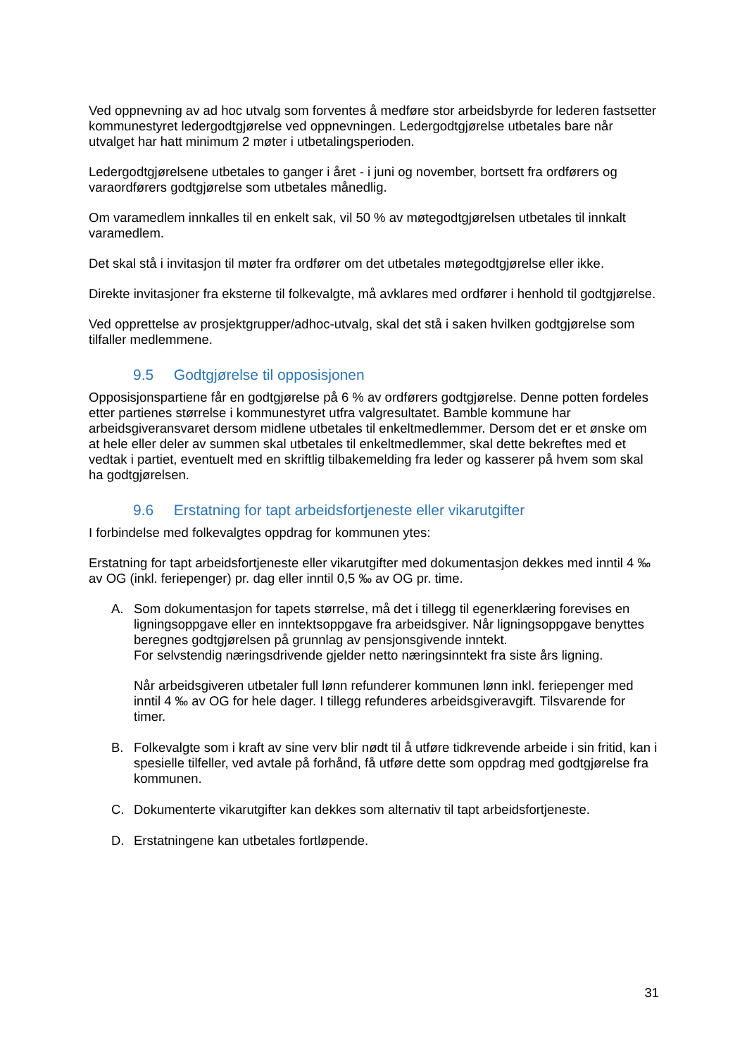Ved oppnevning av ad hoc utvalg som forventes å medføre stor arbeidsbyrde for lederen fastsetter kommunestyret ledergodtgjørelse ved oppnevningen. Ledergodtgjørelse utbetales bare når utvalget har hatt minimum 2 møter i utbetalingsperioden.
Ledergodtgjørelsene utbetales to ganger i året - i juni og november, bortsett fra ordførers og varaordførers godtgjørelse som utbetales månedlig.
Om varamedlem innkalles til en enkelt sak, vil 50 % av møtegodtgjørelsen utbetales til innkalt varamedlem.
Det skal stå i invitasjon til møter fra ordfører om det utbetales møtegodtgjørelse eller ikke.
Direkte invitasjoner fra eksterne til folkevalgte, må avklares med ordfører i henhold til godtgjørelse.
Ved opprettelse av prosjektgrupper/adhoc-utvalg, skal det stå i saken hvilken godtgjørelse som tilfaller medlemmene.
9.5 Godtgjørelse til opposisjonen
Opposisjonspartiene får en godtgjørelse på 6 % av ordførers godtgjørelse. Denne potten fordeles etter partienes størrelse i kommunestyret utfra valgresultatet. Bamble kommune har arbeidsgiveransvaret dersom midlene utbetales til enkeltmedlemmer. Dersom det er et ønske om at hele eller deler av summen skal utbetales til enkeltmedlemmer, skal dette bekreftes med et vedtak i partiet, eventuelt med en skriftlig tilbakemelding fra leder og kasserer på hvem som skal ha godtgjørelsen.
9.6 Erstatning for tapt arbeidsfortjeneste eller vikarutgifter
I forbindelse med folkevalgtes oppdrag for kommunen ytes:
Erstatning for tapt arbeidsfortjeneste eller vikarutgifter med dokumentasjon dekkes med inntil 4 ‰ av OG (inkl. feriepenger) pr. dag eller inntil 0,5 ‰ av OG pr. time.
A. Som dokumentasjon for tapets størrelse, må det i tillegg til egenerklæring forevises en ligningsoppgave eller en inntektsoppgave fra arbeidsgiver. Når ligningsoppgave benyttes beregnes godtgjørelsen på grunnlag av pensjonsgivende inntekt.
For selvstendig næringsdrivende gjelder netto næringsinntekt fra siste års ligning.
Når arbeidsgiveren utbetaler full lønn refunderer kommunen lønn inkl. feriepenger med inntil 4 ‰ av OG for hele dager. I tillegg refunderes arbeidsgiveravgift. Tilsvarende for timer.
B. Folkevalgte som i kraft av sine verv blir nødt til å utføre tidkrevende arbeide i sin fritid, kan i spesielle tilfeller, ved avtale på forhånd, få utføre dette som oppdrag med godtgjørelse fra kommunen.
C. Dokumenterte vikarutgifter kan dekkes som alternativ til tapt arbeidsfortjeneste.
D. Erstatningene kan utbetales fortløpende.
31